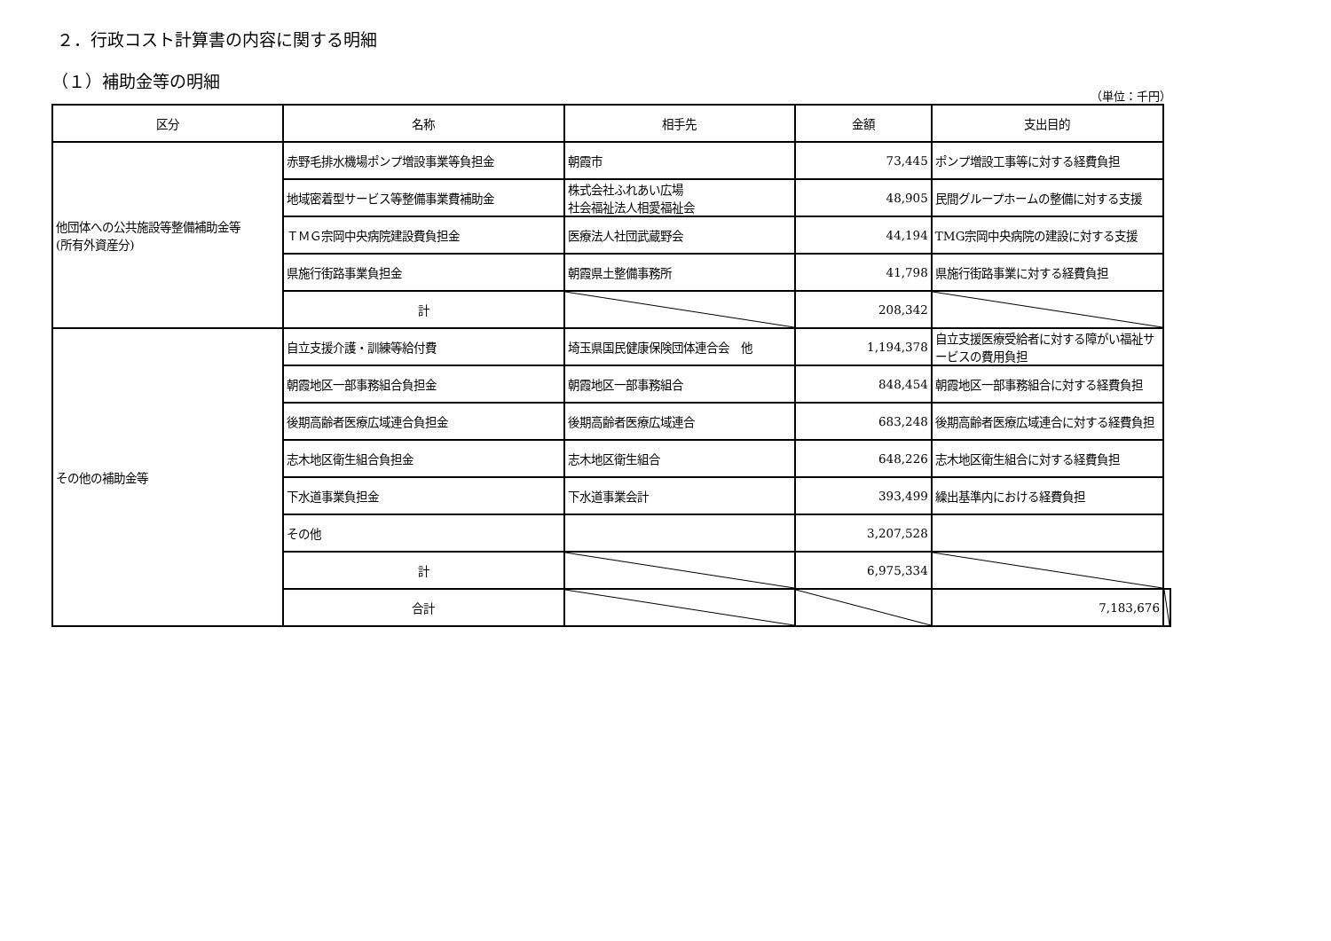２．行政コスト計算書の内容に関する明細
（１）補助金等の明細
（単位：千円）
| 区分 | 名称 | 相手先 | 金額 | 支出目的 | |
| --- | --- | --- | --- | --- | --- |
| 他団体への公共施設等整備補助金等 (所有外資産分) | 赤野毛排水機場ポンプ増設事業等負担金 | 朝霞市 | 73,445 | ポンプ増設工事等に対する経費負担 | |
| | 地域密着型サービス等整備事業費補助金 | 株式会社ふれあい広場 社会福祉法人相愛福祉会 | 48,905 | 民間グループホームの整備に対する支援 | |
| | ＴＭＧ宗岡中央病院建設費負担金 | 医療法人社団武蔵野会 | 44,194 | TMG宗岡中央病院の建設に対する支援 | |
| | 県施行街路事業負担金 | 朝霞県土整備事務所 | 41,798 | 県施行街路事業に対する経費負担 | |
| | 計 | | 208,342 | | |
| その他の補助金等 | 自立支援介護・訓練等給付費 | 埼玉県国民健康保険団体連合会 他 | 1,194,378 | 自立支援医療受給者に対する障がい福祉サービスの費用負担 | |
| | 朝霞地区一部事務組合負担金 | 朝霞地区一部事務組合 | 848,454 | 朝霞地区一部事務組合に対する経費負担 | |
| | 後期高齢者医療広域連合負担金 | 後期高齢者医療広域連合 | 683,248 | 後期高齢者医療広域連合に対する経費負担 | |
| | 志木地区衛生組合負担金 | 志木地区衛生組合 | 648,226 | 志木地区衛生組合に対する経費負担 | |
| | 下水道事業負担金 | 下水道事業会計 | 393,499 | 繰出基準内における経費負担 | |
| | その他 | | 3,207,528 | | |
| | 計 | | 6,975,334 | | |
| | 合計 | | | 7,183,676 | |